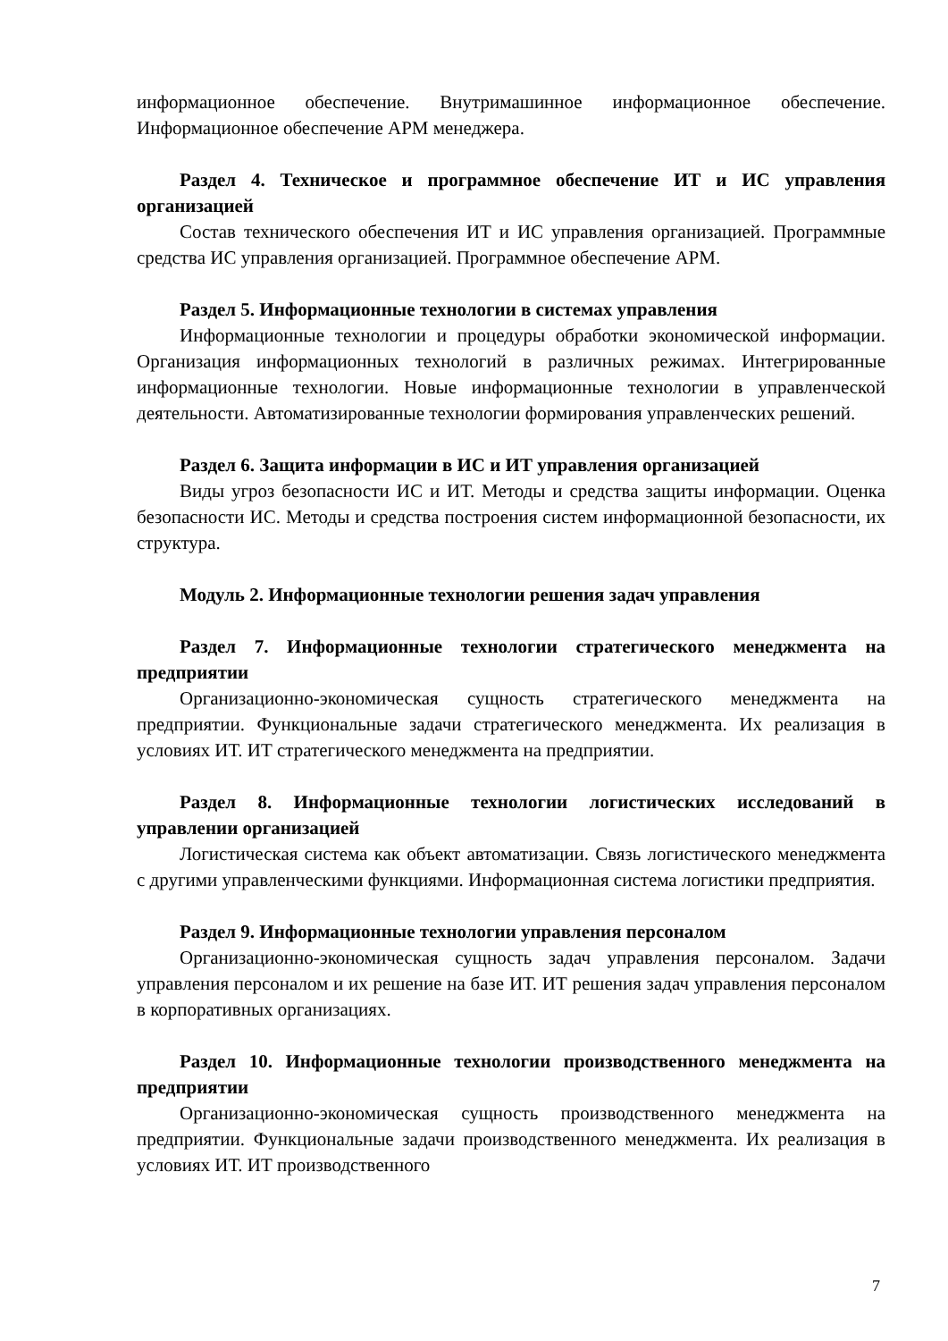информационное обеспечение. Внутримашинное информационное обеспечение. Информационное обеспечение АРМ менеджера.
Раздел 4. Техническое и программное обеспечение ИТ и ИС управления организацией
Состав технического обеспечения ИТ и ИС управления организацией. Программные средства ИС управления организацией. Программное обеспечение АРМ.
Раздел 5. Информационные технологии в системах управления
Информационные технологии и процедуры обработки экономической информации. Организация информационных технологий в различных режимах. Интегрированные информационные технологии. Новые информационные технологии в управленческой деятельности. Автоматизированные технологии формирования управленческих решений.
Раздел 6. Защита информации в ИС и ИТ управления организацией
Виды угроз безопасности ИС и ИТ. Методы и средства защиты информации. Оценка безопасности ИС. Методы и средства построения систем информационной безопасности, их структура.
Модуль 2. Информационные технологии решения задач управления
Раздел 7. Информационные технологии стратегического менеджмента на предприятии
Организационно-экономическая сущность стратегического менеджмента на предприятии. Функциональные задачи стратегического менеджмента. Их реализация в условиях ИТ. ИТ стратегического менеджмента на предприятии.
Раздел 8. Информационные технологии логистических исследований в управлении организацией
Логистическая система как объект автоматизации. Связь логистического менеджмента с другими управленческими функциями. Информационная система логистики предприятия.
Раздел 9. Информационные технологии управления персоналом
Организационно-экономическая сущность задач управления персоналом. Задачи управления персоналом и их решение на базе ИТ. ИТ решения задач управления персоналом в корпоративных организациях.
Раздел 10. Информационные технологии производственного менеджмента на предприятии
Организационно-экономическая сущность производственного менеджмента на предприятии. Функциональные задачи производственного менеджмента. Их реализация в условиях ИТ. ИТ производственного
7